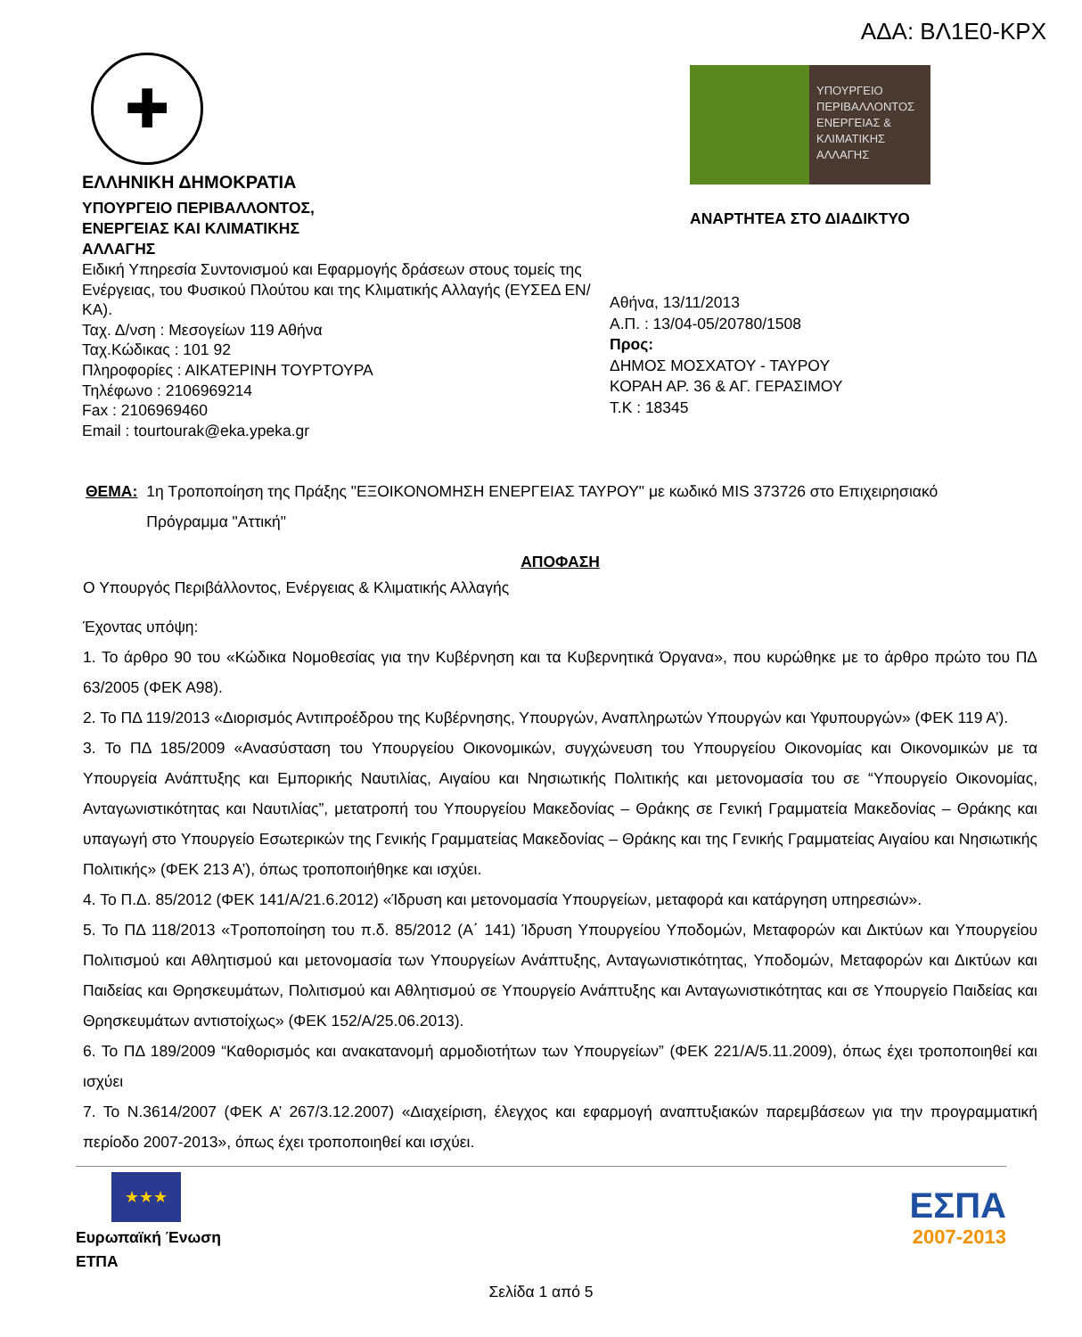ΑΔΑ: ΒΛ1Ε0-ΚΡΧ
✚
ΕΛΛΗΝΙΚΗ ΔΗΜΟΚΡΑΤΙΑ
ΥΠΟΥΡΓΕΙΟ ΠΕΡΙΒΑΛΛΟΝΤΟΣ,
ΕΝΕΡΓΕΙΑΣ ΚΑΙ ΚΛΙΜΑΤΙΚΗΣ
ΑΛΛΑΓΗΣ
Ειδική Υπηρεσία Συντονισμού και Εφαρμογής δράσεων στους τομείς της Ενέργειας, του Φυσικού Πλούτου και της Κλιματικής Αλλαγής (ΕΥΣΕΔ ΕΝ/ΚΑ).
Ταχ. Δ/νση : Μεσογείων 119 Αθήνα
Ταχ.Κώδικας : 101 92
Πληροφορίες : ΑΙΚΑΤΕΡΙΝΗ ΤΟΥΡΤΟΥΡΑ
Τηλέφωνο : 2106969214
Fax : 2106969460
Email : tourtourak@eka.ypeka.gr
ΥΠΟΥΡΓΕΙΟ ΠΕΡΙΒΑΛΛΟΝΤΟΣ ΕΝΕΡΓΕΙΑΣ & ΚΛΙΜΑΤΙΚΗΣ ΑΛΛΑΓΗΣ
ΑΝΑΡΤΗΤΕΑ ΣΤΟ ΔΙΑΔΙΚΤΥΟ
Αθήνα, 13/11/2013
Α.Π. : 13/04-05/20780/1508
Προς:
ΔΗΜΟΣ ΜΟΣΧΑΤΟΥ - ΤΑΥΡΟΥ
ΚΟΡΑΗ ΑΡ. 36 & ΑΓ. ΓΕΡΑΣΙΜΟΥ
Τ.Κ : 18345
ΘΕΜΑ: 1η Τροποποίηση της Πράξης "ΕΞΟΙΚΟΝΟΜΗΣΗ ΕΝΕΡΓΕΙΑΣ ΤΑΥΡΟΥ" με κωδικό MIS 373726 στο Επιχειρησιακό Πρόγραμμα "Αττική"
ΑΠΟΦΑΣΗ
Ο Υπουργός Περιβάλλοντος, Ενέργειας & Κλιματικής Αλλαγής
Έχοντας υπόψη:
1. Το άρθρο 90 του «Κώδικα Νομοθεσίας για την Κυβέρνηση και τα Κυβερνητικά Όργανα», που κυρώθηκε με το άρθρο πρώτο του ΠΔ 63/2005 (ΦΕΚ Α98).
2. Το ΠΔ 119/2013 «Διορισμός Αντιπροέδρου της Κυβέρνησης, Υπουργών, Αναπληρωτών Υπουργών και Υφυπουργών» (ΦΕΚ 119 Α’).
3. Το ΠΔ 185/2009 «Ανασύσταση του Υπουργείου Οικονομικών, συγχώνευση του Υπουργείου Οικονομίας και Οικονομικών με τα Υπουργεία Ανάπτυξης και Εμπορικής Ναυτιλίας, Αιγαίου και Νησιωτικής Πολιτικής και μετονομασία του σε “Υπουργείο Οικονομίας, Ανταγωνιστικότητας και Ναυτιλίας”, μετατροπή του Υπουργείου Μακεδονίας – Θράκης σε Γενική Γραμματεία Μακεδονίας – Θράκης και υπαγωγή στο Υπουργείο Εσωτερικών της Γενικής Γραμματείας Μακεδονίας – Θράκης και της Γενικής Γραμματείας Αιγαίου και Νησιωτικής Πολιτικής» (ΦΕΚ 213 Α’), όπως τροποποιήθηκε και ισχύει.
4. Το Π.Δ. 85/2012 (ΦΕΚ 141/Α/21.6.2012) «Ίδρυση και μετονομασία Υπουργείων, μεταφορά και κατάργηση υπηρεσιών».
5. Το ΠΔ 118/2013 «Τροποποίηση του π.δ. 85/2012 (Α΄ 141) Ίδρυση Υπουργείου Υποδομών, Μεταφορών και Δικτύων και Υπουργείου Πολιτισμού και Αθλητισμού και μετονομασία των Υπουργείων Ανάπτυξης, Ανταγωνιστικότητας, Υποδομών, Μεταφορών και Δικτύων και Παιδείας και Θρησκευμάτων, Πολιτισμού και Αθλητισμού σε Υπουργείο Ανάπτυξης και Ανταγωνιστικότητας και σε Υπουργείο Παιδείας και Θρησκευμάτων αντιστοίχως» (ΦΕΚ 152/Α/25.06.2013).
6. Το ΠΔ 189/2009 “Καθορισμός και ανακατανομή αρμοδιοτήτων των Υπουργείων” (ΦΕΚ 221/Α/5.11.2009), όπως έχει τροποποιηθεί και ισχύει
7. Το Ν.3614/2007 (ΦΕΚ Α’ 267/3.12.2007) «Διαχείριση, έλεγχος και εφαρμογή αναπτυξιακών παρεμβάσεων για την προγραμματική περίοδο 2007-2013», όπως έχει τροποποιηθεί και ισχύει.
★★★
Ευρωπαϊκή Ένωση
ΕΤΠΑ
ΕΣΠΑ
2007-2013
Σελίδα 1 από 5